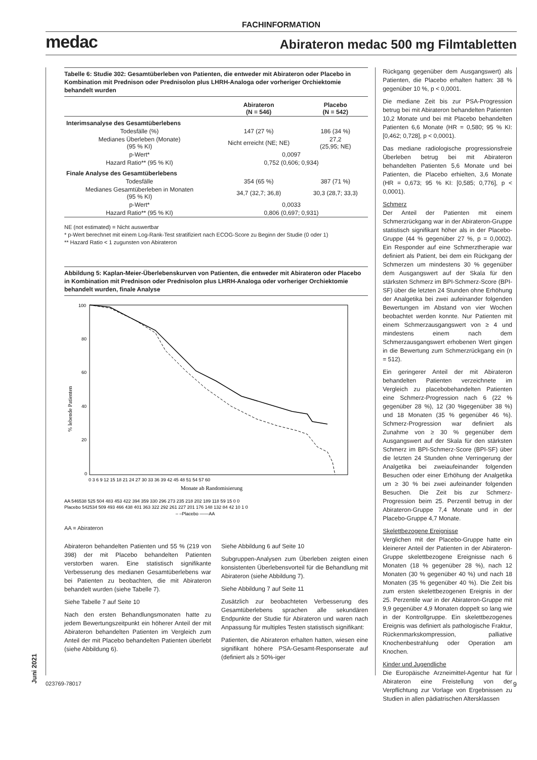FACHINFORMATION
medac Abirateron medac 500 mg Filmtabletten
Tabelle 6: Studie 302: Gesamtüberleben von Patienten, die entweder mit Abirateron oder Placebo in Kombination mit Prednison oder Prednisolon plus LHRH-Analoga oder vorheriger Orchiektomie behandelt wurden
| | Abirateron (N = 546) | Placebo (N = 542) |
| --- | --- | --- |
| Interimsanalyse des Gesamtüberlebens | | |
| Todesfälle (%) | 147 (27 %) | 186 (34 %) |
| Medianes Überleben (Monate) (95 % KI) | Nicht erreicht (NE; NE) | 27,2 (25,95; NE) |
| p-Wert* | 0,0097 | |
| Hazard Ratio** (95 % KI) | 0,752 (0,606; 0,934) | |
| Finale Analyse des Gesamtüberlebens | | |
| Todesfälle | 354 (65 %) | 387 (71 %) |
| Medianes Gesamtüberleben in Monaten (95 % KI) | 34,7 (32,7; 36,8) | 30,3 (28,7; 33,3) |
| p-Wert* | 0,0033 | |
| Hazard Ratio** (95 % KI) | 0,806 (0,697; 0,931) | |
NE (not estimated) = Nicht auswertbar
* p-Wert berechnet mit einem Log-Rank-Test stratifiziert nach ECOG-Score zu Beginn der Studie (0 oder 1)
** Hazard Ratio < 1 zugunsten von Abirateron
Abbildung 5: Kaplan-Meier-Überlebenskurven von Patienten, die entweder mit Abirateron oder Placebo in Kombination mit Prednison oder Prednisolon plus LHRH-Analoga oder vorheriger Orchiektomie behandelt wurden, finale Analyse
100
80
60
40
20
0
% lebende Patienten
0 3 6 9 12 15 18 21 24 27 30 33 36 39 42 45 48 51 54 57 60
Monate ab Randomisierung
AA 546538 525 504 483 453 422 394 359 330 296 273 235 218 202 189 118 59 15 0 0
Placebo 542534 509 493 466 438 401 363 322 292 261 227 201 176 148 132 84 42 10 1 0
– –Placebo ——AA
AA = Abirateron
Abirateron behandelten Patienten und 55 % (219 von 398) der mit Placebo behandelten Patienten verstorben waren. Eine statistisch signifikante Verbesserung des medianen Gesamtüberlebens war bei Patienten zu beobachten, die mit Abirateron behandelt wurden (siehe Tabelle 7).
Siehe Tabelle 7 auf Seite 10
Nach den ersten Behandlungsmonaten hatte zu jedem Bewertungszeitpunkt ein höherer Anteil der mit Abirateron behandelten Patienten im Vergleich zum Anteil der mit Placebo behandelten Patienten überlebt (siehe Abbildung 6).
Siehe Abbildung 6 auf Seite 10
Subgruppen-Analysen zum Überleben zeigten einen konsistenten Überlebensvorteil für die Behandlung mit Abirateron (siehe Abbildung 7).
Siehe Abbildung 7 auf Seite 11
Zusätzlich zur beobachteten Verbesserung des Gesamtüberlebens sprachen alle sekundären Endpunkte der Studie für Abirateron und waren nach Anpassung für multiples Testen statistisch signifikant:
Patienten, die Abirateron erhalten hatten, wiesen eine signifikant höhere PSA-Gesamt-Responserate auf (definiert als ≥ 50%-iger
Rückgang gegenüber dem Ausgangswert) als Patienten, die Placebo erhalten hatten: 38 % gegenüber 10 %, p < 0,0001.
Die mediane Zeit bis zur PSA-Progression betrug bei mit Abirateron behandelten Patienten 10,2 Monate und bei mit Placebo behandelten Patienten 6,6 Monate (HR = 0,580; 95 % KI: [0,462; 0,728], p < 0,0001).
Das mediane radiologische progressionsfreie Überleben betrug bei mit Abirateron behandelten Patienten 5,6 Monate und bei Patienten, die Placebo erhielten, 3,6 Monate (HR = 0,673; 95 % KI: [0,585; 0,776], p < 0,0001).
Schmerz
Der Anteil der Patienten mit einem Schmerzrückgang war in der Abirateron-Gruppe statistisch signifikant höher als in der Placebo-Gruppe (44 % gegenüber 27 %, p = 0,0002). Ein Responder auf eine Schmerztherapie war definiert als Patient, bei dem ein Rückgang der Schmerzen um mindestens 30 % gegenüber dem Ausgangswert auf der Skala für den stärksten Schmerz im BPI-Schmerz-Score (BPI-SF) über die letzten 24 Stunden ohne Erhöhung der Analgetika bei zwei aufeinander folgenden Bewertungen im Abstand von vier Wochen beobachtet werden konnte. Nur Patienten mit einem Schmerzausgangswert von ≥ 4 und mindestens einem nach dem Schmerzausgangswert erhobenen Wert gingen in die Bewertung zum Schmerzrückgang ein (n = 512).
Ein geringerer Anteil der mit Abirateron behandelten Patienten verzeichnete im Vergleich zu placebobehandelten Patienten eine Schmerz-Progression nach 6 (22 % gegenüber 28 %), 12 (30 %gegenüber 38 %) und 18 Monaten (35 % gegenüber 46 %). Schmerz-Progression war definiert als Zunahme von ≥ 30 % gegenüber dem Ausgangswert auf der Skala für den stärksten Schmerz im BPI-Schmerz-Score (BPI-SF) über die letzten 24 Stunden ohne Verringerung der Analgetika bei zweiaufeinander folgenden Besuchen oder einer Erhöhung der Analgetika um ≥ 30 % bei zwei aufeinander folgenden Besuchen. Die Zeit bis zur Schmerz-Progression beim 25. Perzentil betrug in der Abirateron-Gruppe 7,4 Monate und in der Placebo-Gruppe 4,7 Monate.
Skelettbezogene Ereignisse
Verglichen mit der Placebo-Gruppe hatte ein kleinerer Anteil der Patienten in der Abirateron-Gruppe skelettbezogene Ereignisse nach 6 Monaten (18 % gegenüber 28 %), nach 12 Monaten (30 % gegenüber 40 %) und nach 18 Monaten (35 % gegenüber 40 %). Die Zeit bis zum ersten skelettbezogenen Ereignis in der 25. Perzentile war in der Abirateron-Gruppe mit 9,9 gegenüber 4,9 Monaten doppelt so lang wie in der Kontrollgruppe. Ein skelettbezogenes Ereignis was definiert als pathologische Fraktur, Rückenmarkskompression, palliative Knochenbestrahlung oder Operation am Knochen.
Kinder und Jugendliche
Die Europäische Arzneimittel-Agentur hat für Abirateron eine Freistellung von der Verpflichtung zur Vorlage von Ergebnissen zu Studien in allen pädiatrischen Altersklassen
Juni 2021
023769-78017 9